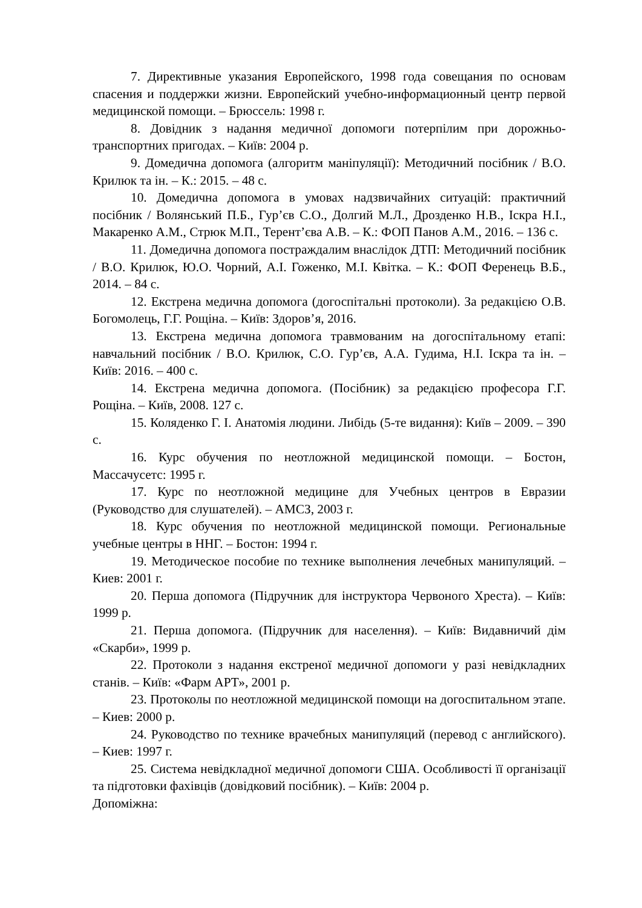7. Директивные указания Европейского, 1998 года совещания по основам спасения и поддержки жизни. Европейский учебно-информационный центр первой медицинской помощи. – Брюссель: 1998 г.
8. Довідник з надання медичної допомоги потерпілим при дорожньо-транспортних пригодах. – Київ: 2004 р.
9. Домедична допомога (алгоритм маніпуляції): Методичний посібник / В.О. Крилюк та ін. – К.: 2015. – 48 с.
10. Домедична допомога в умовах надзвичайних ситуацій: практичний посібник / Волянський П.Б., Гур’єв С.О., Долгий М.Л., Дрозденко Н.В., Іскра Н.І., Макаренко А.М., Стрюк М.П., Терент’єва А.В. – К.: ФОП Панов А.М., 2016. – 136 с.
11. Домедична допомога постраждалим внаслідок ДТП: Методичний посібник / В.О. Крилюк, Ю.О. Чорний, А.І. Гоженко, М.І. Квітка. – К.: ФОП Ференець В.Б., 2014. – 84 с.
12. Екстрена медична допомога (догоспітальні протоколи). За редакцією О.В. Богомолець, Г.Г. Рощіна. – Київ: Здоров’я, 2016.
13. Екстрена медична допомога травмованим на догоспітальному етапі: навчальний посібник / В.О. Крилюк, С.О. Гур’єв, А.А. Гудима, Н.І. Іскра та ін. – Київ: 2016. – 400 с.
14. Екстрена медична допомога. (Посібник) за редакцією професора Г.Г. Рощіна. – Київ, 2008. 127 с.
15. Коляденко Г. І. Анатомія людини. Либідь (5-те видання): Київ – 2009. – 390 с.
16. Курс обучения по неотложной медицинской помощи. – Бостон, Массачусетс: 1995 г.
17. Курс по неотложной медицине для Учебных центров в Евразии (Руководство для слушателей). – АМСЗ, 2003 г.
18. Курс обучения по неотложной медицинской помощи. Региональные учебные центры в ННГ. – Бостон: 1994 г.
19. Методическое пособие по технике выполнения лечебных манипуляций. – Киев: 2001 г.
20. Перша допомога (Підручник для інструктора Червоного Хреста). – Київ: 1999 р.
21. Перша допомога. (Підручник для населення). – Київ: Видавничий дім «Скарби», 1999 р.
22. Протоколи з надання екстреної медичної допомоги у разі невідкладних станів. – Київ: «Фарм АРТ», 2001 р.
23. Протоколы по неотложной медицинской помощи на догоспитальном этапе. – Киев: 2000 р.
24. Руководство по технике врачебных манипуляций (перевод с английского). – Киев: 1997 г.
25. Система невідкладної медичної допомоги США. Особливості її організації та підготовки фахівців (довідковий посібник). – Київ: 2004 р.
Допоміжна: